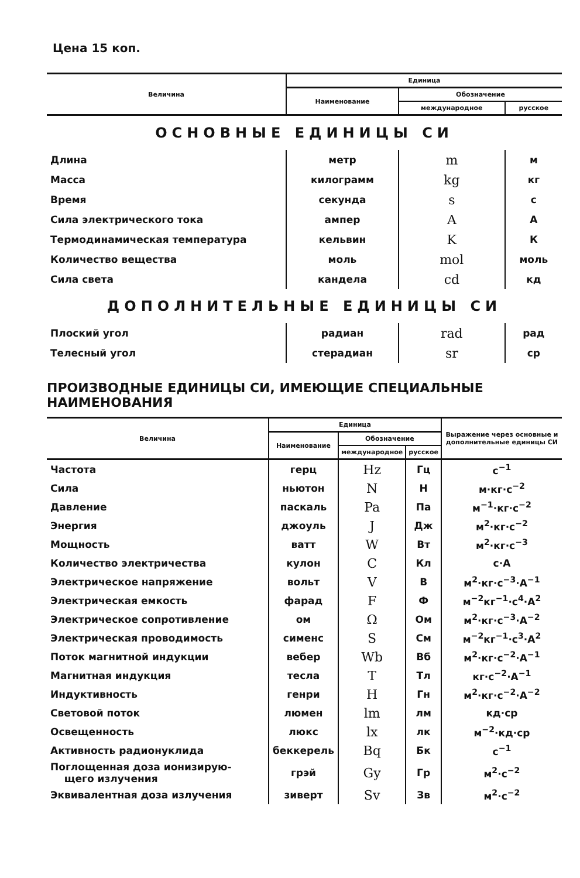Цена 15 коп.
| Величина | Единица | | |
| --- | --- | --- | --- |
| | Наименование | Обозначение | |
| | | международное | русское |
| ОСНОВНЫЕ ЕДИНИЦЫ СИ | | | |
| Длина | метр | m | м |
| Масса | килограмм | kg | кг |
| Время | секунда | s | с |
| Сила электрического тока | ампер | A | А |
| Термодинамическая температура | кельвин | K | К |
| Количество вещества | моль | mol | моль |
| Сила света | кандела | cd | кд |
| ДОПОЛНИТЕЛЬНЫЕ ЕДИНИЦЫ СИ | | | |
| Плоский угол | радиан | rad | рад |
| Телесный угол | стерадиан | sr | ср |
ПРОИЗВОДНЫЕ ЕДИНИЦЫ СИ, ИМЕЮЩИЕ СПЕЦИАЛЬНЫЕ НАИМЕНОВАНИЯ
| Величина | Единица | | | Выражение через основные и дополнительные единицы СИ |
| --- | --- | --- | --- | --- |
| | Наименование | Обозначение | | |
| | | международное | русское | |
| Частота | герц | Hz | Гц | с<sup>−1</sup> |
| Сила | ньютон | N | Н | м·кг·с<sup>−2</sup> |
| Давление | паскаль | Pa | Па | м<sup>−1</sup>·кг·с<sup>−2</sup> |
| Энергия | джоуль | J | Дж | м<sup>2</sup>·кг·с<sup>−2</sup> |
| Мощность | ватт | W | Вт | м<sup>2</sup>·кг·с<sup>−3</sup> |
| Количество электричества | кулон | C | Кл | с·А |
| Электрическое напряжение | вольт | V | В | м<sup>2</sup>·кг·с<sup>−3</sup>·А<sup>−1</sup> |
| Электрическая емкость | фарад | F | Ф | м<sup>−2</sup>кг<sup>−1</sup>·с<sup>4</sup>·А<sup>2</sup> |
| Электрическое сопротивление | ом | Ω | Ом | м<sup>2</sup>·кг·с<sup>−3</sup>·А<sup>−2</sup> |
| Электрическая проводимость | сименс | S | См | м<sup>−2</sup>кг<sup>−1</sup>·с<sup>3</sup>·А<sup>2</sup> |
| Поток магнитной индукции | вебер | Wb | Вб | м<sup>2</sup>·кг·с<sup>−2</sup>·А<sup>−1</sup> |
| Магнитная индукция | тесла | T | Тл | кг·с<sup>−2</sup>·А<sup>−1</sup> |
| Индуктивность | генри | H | Гн | м<sup>2</sup>·кг·с<sup>−2</sup>·А<sup>−2</sup> |
| Световой поток | люмен | lm | лм | кд·ср |
| Освещенность | люкс | lx | лк | м<sup>−2</sup>·кд·ср |
| Активность радионуклида | беккерель | Bq | Бк | с<sup>−1</sup> |
| Поглощенная доза ионизирую- щего излучения | грэй | Gy | Гр | м<sup>2</sup>·с<sup>−2</sup> |
| Эквивалентная доза излучения | зиверт | Sv | Зв | м<sup>2</sup>·с<sup>−2</sup> |